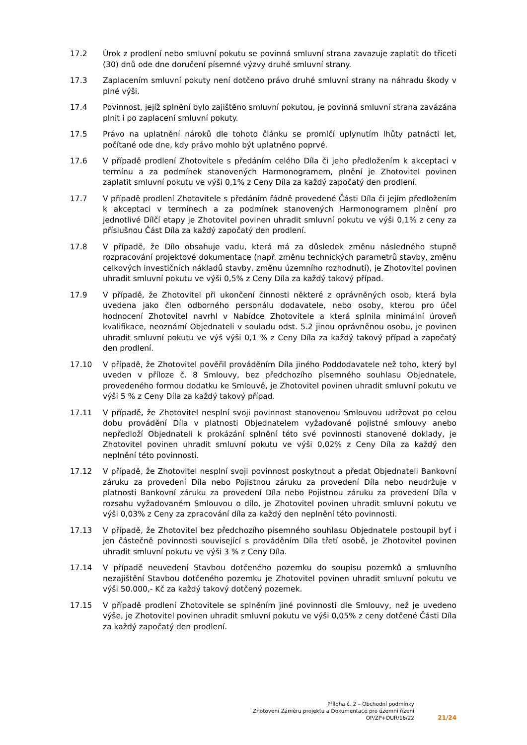17.2 Úrok z prodlení nebo smluvní pokutu se povinná smluvní strana zavazuje zaplatit do třiceti (30) dnů ode dne doručení písemné výzvy druhé smluvní strany.
17.3 Zaplacením smluvní pokuty není dotčeno právo druhé smluvní strany na náhradu škody v plné výši.
17.4 Povinnost, jejíž splnění bylo zajištěno smluvní pokutou, je povinná smluvní strana zavázána plnit i po zaplacení smluvní pokuty.
17.5 Právo na uplatnění nároků dle tohoto článku se promlčí uplynutím lhůty patnácti let, počítané ode dne, kdy právo mohlo být uplatněno poprvé.
17.6 V případě prodlení Zhotovitele s předáním celého Díla či jeho předložením k akceptaci v termínu a za podmínek stanovených Harmonogramem, plnění je Zhotovitel povinen zaplatit smluvní pokutu ve výši 0,1% z Ceny Díla za každý započatý den prodlení.
17.7 V případě prodlení Zhotovitele s předáním řádně provedené Části Díla či jejím předložením k akceptaci v termínech a za podmínek stanovených Harmonogramem plnění pro jednotlivé Dílčí etapy je Zhotovitel povinen uhradit smluvní pokutu ve výši 0,1% z ceny za příslušnou Část Díla za každý započatý den prodlení.
17.8 V případě, že Dílo obsahuje vadu, která má za důsledek změnu následného stupně rozpracování projektové dokumentace (např. změnu technických parametrů stavby, změnu celkových investičních nákladů stavby, změnu územního rozhodnutí), je Zhotovitel povinen uhradit smluvní pokutu ve výši 0,5% z Ceny Díla za každý takový případ.
17.9 V případě, že Zhotovitel při ukončení činnosti některé z oprávněných osob, která byla uvedena jako člen odborného personálu dodavatele, nebo osoby, kterou pro účel hodnocení Zhotovitel navrhl v Nabídce Zhotovitele a která splnila minimální úroveň kvalifikace, neoznámí Objednateli v souladu odst. 5.2 jinou oprávněnou osobu, je povinen uhradit smluvní pokutu ve výš výši 0,1 % z Ceny Díla za každý takový případ a započatý den prodlení.
17.10 V případě, že Zhotovitel pověřil prováděním Díla jiného Poddodavatele než toho, který byl uveden v příloze č. 8 Smlouvy, bez předchozího písemného souhlasu Objednatele, provedeného formou dodatku ke Smlouvě, je Zhotovitel povinen uhradit smluvní pokutu ve výši 5 % z Ceny Díla za každý takový případ.
17.11 V případě, že Zhotovitel nesplní svoji povinnost stanovenou Smlouvou udržovat po celou dobu provádění Díla v platnosti Objednatelem vyžadované pojistné smlouvy anebo nepředloží Objednateli k prokázání splnění této své povinnosti stanovené doklady, je Zhotovitel povinen uhradit smluvní pokutu ve výši 0,02% z Ceny Díla za každý den neplnění této povinnosti.
17.12 V případě, že Zhotovitel nesplní svoji povinnost poskytnout a předat Objednateli Bankovní záruku za provedení Díla nebo Pojistnou záruku za provedení Díla nebo neudržuje v platnosti Bankovní záruku za provedení Díla nebo Pojistnou záruku za provedení Díla v rozsahu vyžadovaném Smlouvou o dílo, je Zhotovitel povinen uhradit smluvní pokutu ve výši 0,03% z Ceny za zpracování díla za každý den neplnění této povinnosti.
17.13 V případě, že Zhotovitel bez předchozího písemného souhlasu Objednatele postoupil byť i jen částečně povinnosti související s prováděním Díla třetí osobě, je Zhotovitel povinen uhradit smluvní pokutu ve výši 3 % z Ceny Díla.
17.14 V případě neuvedení Stavbou dotčeného pozemku do soupisu pozemků a smluvního nezajištění Stavbou dotčeného pozemku je Zhotovitel povinen uhradit smluvní pokutu ve výši 50.000,- Kč za každý takový dotčený pozemek.
17.15 V případě prodlení Zhotovitele se splněním jiné povinnosti dle Smlouvy, než je uvedeno výše, je Zhotovitel povinen uhradit smluvní pokutu ve výši 0,05% z ceny dotčené Části Díla za každý započatý den prodlení.
Příloha č. 2 – Obchodní podmínky
Zhotovení Záměru projektu a Dokumentace pro územní řízení
OP/ZP+DUR/16/22
21/24